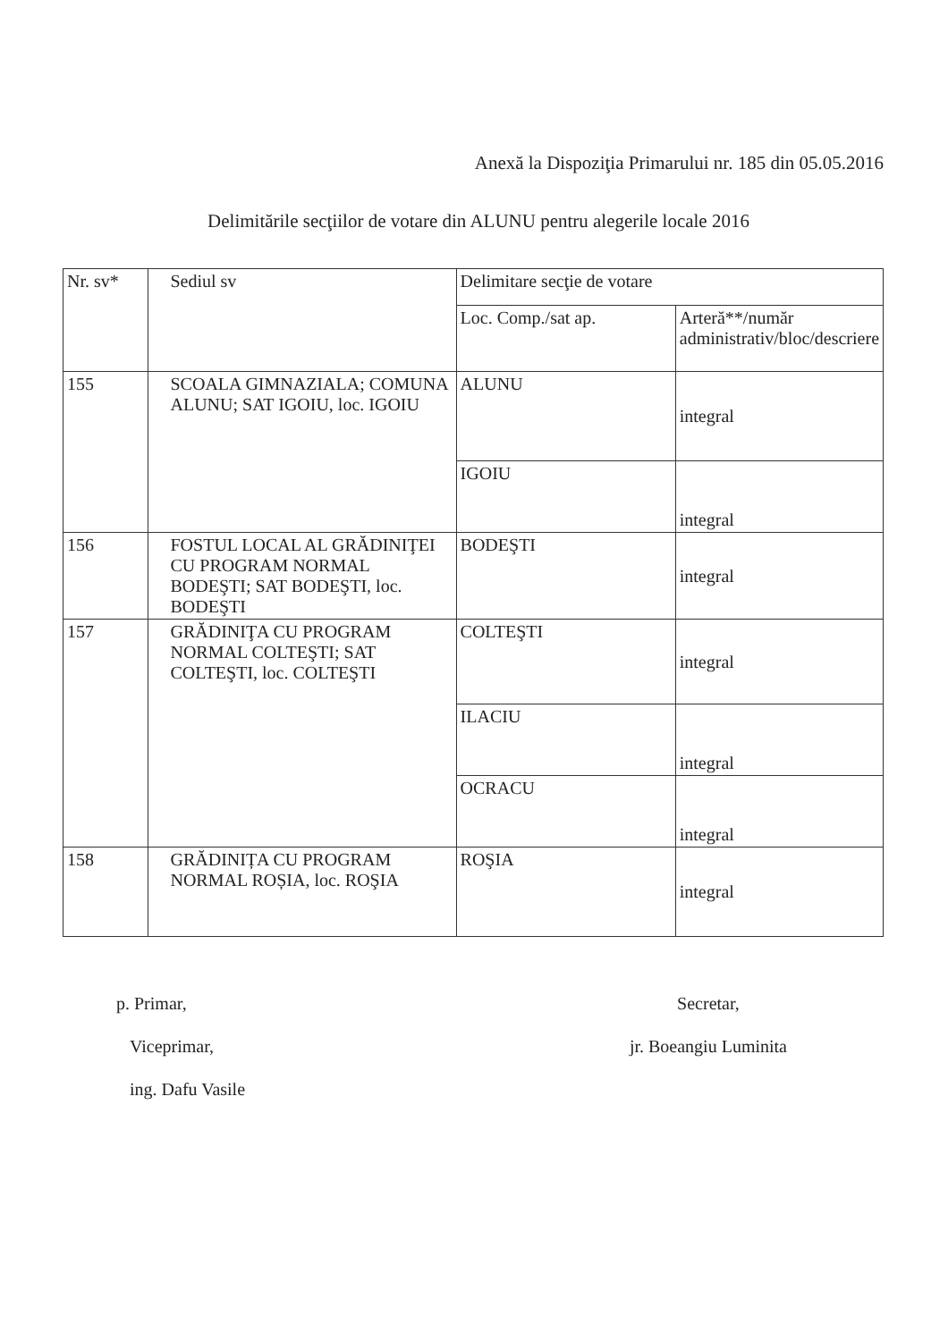Anexă la Dispoziţia Primarului nr. 185 din 05.05.2016
Delimitările secţiilor de votare din ALUNU pentru alegerile locale 2016
| Nr. sv* | Sediul sv | Delimitare secţie de votare | |
| --- | --- | --- | --- |
| | | Loc. Comp./sat ap. | Arteră**/număr administrativ/bloc/descriere |
| 155 | SCOALA GIMNAZIALA; COMUNA ALUNU; SAT IGOIU, loc. IGOIU | ALUNU | integral |
| | | IGOIU | integral |
| 156 | FOSTUL LOCAL AL GRĂDINIŢEI CU PROGRAM NORMAL BODEŞTI; SAT BODEŞTI, loc. BODEŞTI | BODEŞTI | integral |
| 157 | GRĂDINIŢA CU PROGRAM NORMAL COLTEŞTI; SAT COLTEŞTI, loc. COLTEŞTI | COLTEŞTI | integral |
| | | ILACIU | integral |
| | | OCRACU | integral |
| 158 | GRĂDINIȚA CU PROGRAM NORMAL ROȘIA, loc. ROŞIA | ROŞIA | integral |
p. Primar,
Viceprimar,
ing. Dafu Vasile
Secretar,
jr. Boeangiu Luminita